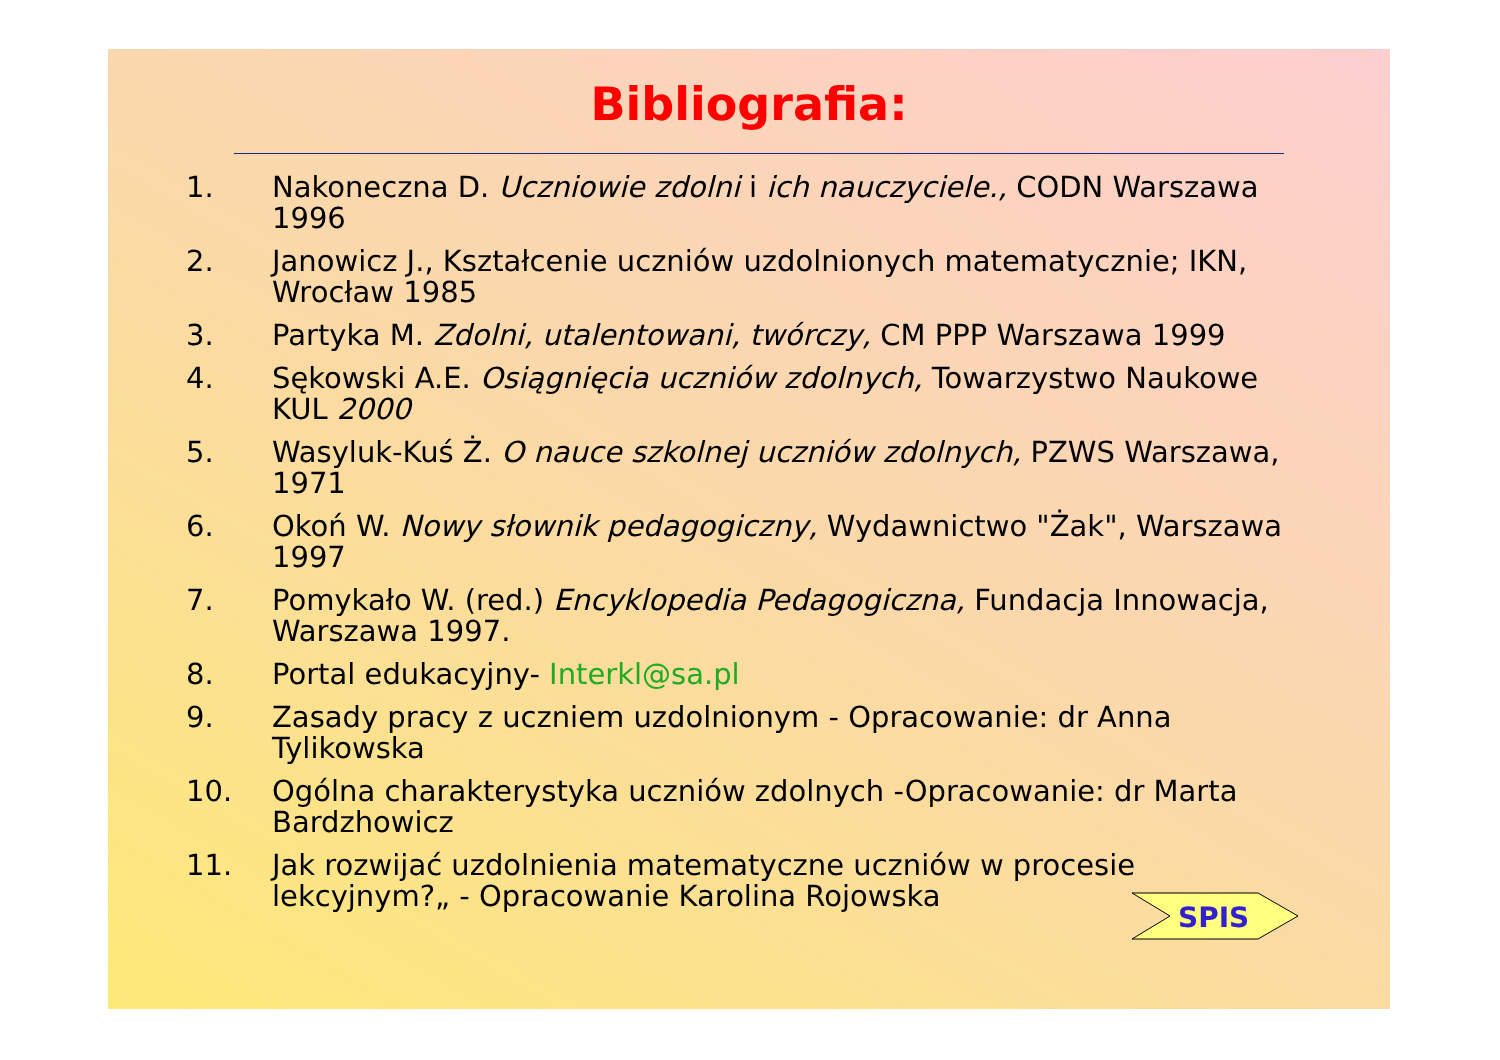Bibliografia:
1. Nakoneczna D. Uczniowie zdolni i ich nauczyciele., CODN Warszawa 1996
2. Janowicz J., Kształcenie uczniów uzdolnionych matematycznie; IKN, Wrocław 1985
3. Partyka M. Zdolni, utalentowani, twórczy, CM PPP Warszawa 1999
4. Sękowski A.E. Osiągnięcia uczniów zdolnych, Towarzystwo Naukowe KUL 2000
5. Wasyluk-Kuś Ż. O nauce szkolnej uczniów zdolnych, PZWS Warszawa, 1971
6. Okoń W. Nowy słownik pedagogiczny, Wydawnictwo "Żak", Warszawa 1997
7. Pomykało W. (red.) Encyklopedia Pedagogiczna, Fundacja Innowacja, Warszawa 1997.
8. Portal edukacyjny- Interkl@sa.pl
9. Zasady pracy z uczniem uzdolnionym - Opracowanie: dr Anna Tylikowska
10. Ogólna charakterystyka uczniów zdolnych -Opracowanie: dr Marta Bardzhowicz
11. Jak rozwijać uzdolnienia matematyczne uczniów w procesie lekcyjnym?„ - Opracowanie Karolina Rojowska
SPIS